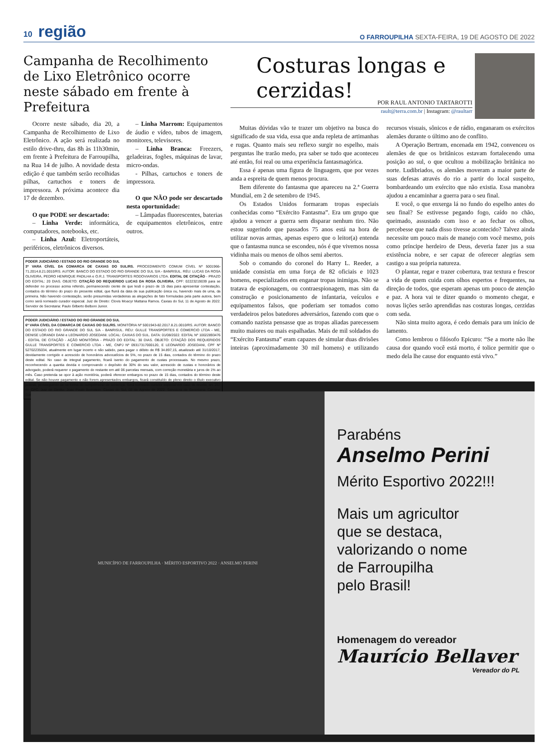10 região
O FARROUPILHA SEXTA-FEIRA, 19 DE AGOSTO DE 2022
Campanha de Recolhimento de Lixo Eletrônico ocorre neste sábado em frente à Prefeitura
Ocorre neste sábado, dia 20, a Campanha de Recolhimento de Lixo Eletrônico. A ação será realizada no estilo drive-thru, das 8h às 11h30min, em frente à Prefeitura de Farroupilha, na Rua 14 de julho. A novidade desta edição é que também serão recolhidas pilhas, cartuchos e toners de impressora. A próxima acontece dia 17 de dezembro.
O que PODE ser descartado:
– Linha Verde: informática, computadores, notebooks, etc.
– Linha Azul: Eletroportáteis, periféricos, eletrônicos diversos.
– Linha Marrom: Equipamentos de áudio e vídeo, tubos de imagem, monitores, televisores.
– Linha Branca: Freezers, geladeiras, fogões, máquinas de lavar, micro-ondas.
- Pilhas, cartuchos e toners de impressora.
O que NÃO pode ser descartado nesta oportunidade:
– Lâmpadas fluorescentes, baterias de equipamentos eletrônicos, entre outros.
PODER JUDICIÁRIO / ESTADO DO RIO GRANDE DO SUL
3ª VARA CÍVEL DA COMARCA DE CAXIAS DO SUL/RS. PROCEDIMENTO COMUM CÍVEL Nº 5001966-71.2014.8.21.0010/RS. AUTOR: BANCO DO ESTADO DO RIO GRANDE DO SUL S/A - BANRISUL. RÉU: LUCAS DA ROSA OLIVEIRA, PEDRO HENRIQUE PADILHA e O.R.J. TRANSPORTES RODOVIARIOS LTDA. EDITAL DE CITAÇÃO - PRAZO DO EDITAL: 20 DIAS. OBJETO: CITAÇÃO DO REQUERIDO LUCAS DA ROSA OLIVEIRA, CPF: 02223219039 para se defender no processo acima referido, permanecendo ciente de que lesã o prazo de 15 dias para apresentar contestação, contados do término do prazo do presente edital, que fluirá da data de sua publicação única ou, havendo mais de uma, da primeira. Não havendo contestação, serão presumidas verdadeiras as alegações de fato formuladas pela parte autora, bem como será nomeado curador especial. Juiz de Direito: Clovis Moacyr Mattana Ramos. Caxias do Sul, 11 de Agosto de 2022. Servidor de Secretaria: Paulo Gilberto Belboni Junior.
PODER JUDICIÁRIO / ESTADO DO RIO GRANDE DO SUL
6ª VARA CÍVEL DA COMARCA DE CAXIAS DO SUL/RS. MONITÓRIA Nº 5001943-82.2017.8.21.0010/RS. AUTOR: BANCO DO ESTADO DO RIO GRANDE DO SUL S/A - BANRISUL. RÉU: GULLE TRANSPORTES E COMERCIO LTDA - ME, DENISE LORANDI DANI e LEONARDO JOSEDANI. LOCAL: CAXIAS DO SUL. DATA: 01/08/2022. EDITAL Nº 10022893476 - EDITAL DE CITAÇÃO - AÇÃO MONITÓRIA - PRAZO DO EDITAL: 30 DIAS. OBJETO: CITAÇÃO DOS REQUERIDOS GULLE TRANSPORTES E COMERCIO LTDA - ME, CNPJ Nº 09317317000120, E LEONARDO JOSEDANI, CPF Nº 52702235034, atualmente em lugar incerto e não sabido, para pagar o débito de R$ 34.897,15, atualizado até 31/10/2017, devidamente corrigido e acrescido de honorários advocatícios de 5%, no prazo de 15 dias, contados do término do prazo deste edital. No caso de integral pagamento, ficará isento do pagamento de custas processuais. No mesmo prazo, reconhecendo a quantia devida e comprovando o depósito de 30% do seu valor, acrescido de custas e honorários de advogado, poderá requerer o pagamento do restante em até 06 parcelas mensais, com correção monetária e juros de 1% ao mês. Caso pretenda se opor à ação monitória, poderá oferecer embargos no prazo de 15 dias, contados do término deste edital. Se não houver pagamento e não forem apresentados embargos, ficará constituído de pleno direito o título executivo judicial, prosseguindo-se na forma do cumprimento de sentença. Será nomeado curador especial em caso de revelia, art. 257 do CPC. Juiz de Direito: Joao Paulo Bernstein. Caxias do Sul, 02 de Agosto de 2022. Servidora de Secretaria: Caroline Gatelli.
Costuras longas e cerzidas!
POR RAUL ANTONIO TARTAROTTI
rault@terra.com.br | Instagram: @raultarr
Muitas dúvidas vão te trazer um objetivo na busca do significado de sua vida, essa que anda repleta de artimanhas e rugas. Quanto mais seu reflexo surgir no espelho, mais perguntas lhe trarão medo, pra saber se tudo que aconteceu até então, foi real ou uma experiência fantasmagórica.
Essa é apenas uma figura de linguagem, que por vezes anda a espreita de quem menos procura.
Bem diferente do fantasma que apareceu na 2.ª Guerra Mundial, em 2 de setembro de 1945.
Os Estados Unidos formaram tropas especiais conhecidas como “Exército Fantasma”. Era um grupo que ajudou a vencer a guerra sem disparar nenhum tiro. Não estou sugerindo que passados 75 anos está na hora de utilizar novas armas, apenas espero que o leitor(a) entenda que o fantasma nunca se escondeu, nós é que vivemos nossa vidinha mais ou menos de olhos semi abertos.
Sob o comando do coronel do Harry L. Reeder, a unidade consistia em uma força de 82 oficiais e 1023 homens, especializados em enganar tropas inimigas. Não se tratava de espionagem, ou contraespionagem, mas sim da construção e posicionamento de infantaria, veículos e equipamentos falsos, que poderiam ser tomados como verdadeiros pelos batedores adversários, fazendo com que o comando nazista pensasse que as tropas aliadas parecessem muito maiores ou mais espalhadas. Mais de mil soldados do “Exército Fantasma” eram capazes de simular duas divisões inteiras (aproximadamente 30 mil homens) e utilizando recursos visuais, sônicos e de rádio, enganaram os exércitos alemães durante o último ano de conflito.
A Operação Bertram, encenada em 1942, convenceu os alemães de que os britânicos estavam fortalecendo uma posição ao sul, o que ocultou a mobilização britânica no norte. Ludibriados, os alemães moveram a maior parte de suas defesas através do rio a partir do local suspeito, bombardeando um exército que não existia. Essa manobra ajudou a encaminhar a guerra para o seu final.
E você, o que enxerga lá no fundo do espelho antes do seu final? Se estivesse pegando fogo, caído no chão, queimado, assustado com isso e ao fechar os olhos, percebesse que nada disso tivesse acontecido? Talvez ainda necessite um pouco mais de manejo com você mesmo, pois como príncipe herdeiro de Deus, deveria fazer jus a sua existência nobre, e ser capaz de oferecer alegrias sem castigo a sua própria natureza.
O plantar, regar e trazer cobertura, traz textura e frescor a vida de quem cuida com olhos espertos e frequentes, na direção de todos, que esperam apenas um pouco de atenção e paz. A hora vai te dizer quando o momento chegar, e novas lições serão aprendidas nas costuras longas, cerzidas com seda.
Não sinta muito agora, é cedo demais para um início de lamento.
Como lembrou o filósofo Epicuro: “Se a morte não lhe causa dor quando você está morto, é tolice permitir que o medo dela lhe cause dor enquanto está vivo.”
MUNICÍPIO DE FARROUPILHA · MÉRITO ESPORTIVO 2022 · ANSELMO PERINI
Parabéns
Anselmo Perini
Mérito Esportivo 2022!!!
Mais um agricultor
que se destaca,
valorizando o nome
de Farroupilha
pelo Brasil!
Homenagem do vereador
Maurício Bellaver
Vereador do PL